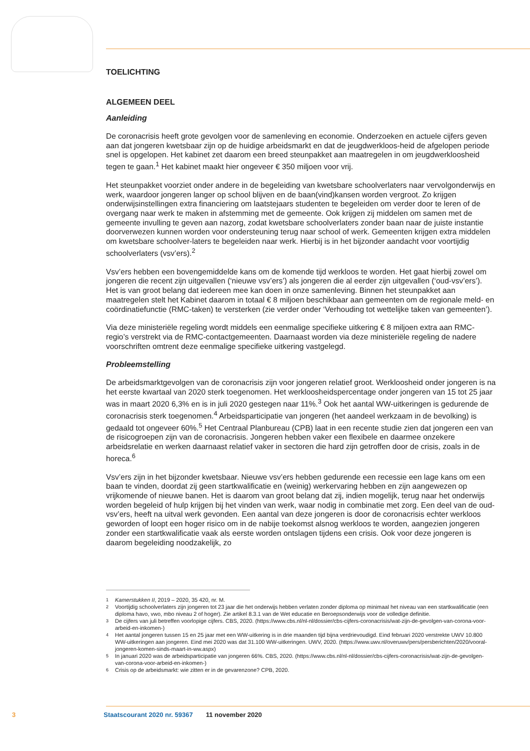TOELICHTING
ALGEMEEN DEEL
Aanleiding
De coronacrisis heeft grote gevolgen voor de samenleving en economie. Onderzoeken en actuele cijfers geven aan dat jongeren kwetsbaar zijn op de huidige arbeidsmarkt en dat de jeugdwerkloos-heid de afgelopen periode snel is opgelopen. Het kabinet zet daarom een breed steunpakket aan maatregelen in om jeugdwerkloosheid tegen te gaan.<sup>1</sup> Het kabinet maakt hier ongeveer € 350 miljoen voor vrij.
Het steunpakket voorziet onder andere in de begeleiding van kwetsbare schoolverlaters naar vervolgonderwijs en werk, waardoor jongeren langer op school blijven en de baan(vind)kansen worden vergroot. Zo krijgen onderwijsinstellingen extra financiering om laatstejaars studenten te begeleiden om verder door te leren of de overgang naar werk te maken in afstemming met de gemeente. Ook krijgen zij middelen om samen met de gemeente invulling te geven aan nazorg, zodat kwetsbare schoolverlaters zonder baan naar de juiste instantie doorverwezen kunnen worden voor ondersteuning terug naar school of werk. Gemeenten krijgen extra middelen om kwetsbare schoolver-laters te begeleiden naar werk. Hierbij is in het bijzonder aandacht voor voortijdig schoolverlaters (vsv’ers).<sup>2</sup>
Vsv’ers hebben een bovengemiddelde kans om de komende tijd werkloos te worden. Het gaat hierbij zowel om jongeren die recent zijn uitgevallen (‘nieuwe vsv’ers’) als jongeren die al eerder zijn uitgevallen (‘oud-vsv’ers’). Het is van groot belang dat iedereen mee kan doen in onze samenleving. Binnen het steunpakket aan maatregelen stelt het Kabinet daarom in totaal € 8 miljoen beschikbaar aan gemeenten om de regionale meld- en coördinatiefunctie (RMC-taken) te versterken (zie verder onder ‘Verhouding tot wettelijke taken van gemeenten’).
Via deze ministeriële regeling wordt middels een eenmalige specifieke uitkering € 8 miljoen extra aan RMC-regio’s verstrekt via de RMC-contactgemeenten. Daarnaast worden via deze ministeriële regeling de nadere voorschriften omtrent deze eenmalige specifieke uitkering vastgelegd.
Probleemstelling
De arbeidsmarktgevolgen van de coronacrisis zijn voor jongeren relatief groot. Werkloosheid onder jongeren is na het eerste kwartaal van 2020 sterk toegenomen. Het werkloosheidspercentage onder jongeren van 15 tot 25 jaar was in maart 2020 6,3% en is in juli 2020 gestegen naar 11%.<sup>3</sup> Ook het aantal WW-uitkeringen is gedurende de coronacrisis sterk toegenomen.<sup>4</sup> Arbeidsparticipatie van jongeren (het aandeel werkzaam in de bevolking) is gedaald tot ongeveer 60%.<sup>5</sup> Het Centraal Planbureau (CPB) laat in een recente studie zien dat jongeren een van de risicogroepen zijn van de coronacrisis. Jongeren hebben vaker een flexibele en daarmee onzekere arbeidsrelatie en werken daarnaast relatief vaker in sectoren die hard zijn getroffen door de crisis, zoals in de horeca.<sup>6</sup>
Vsv’ers zijn in het bijzonder kwetsbaar. Nieuwe vsv’ers hebben gedurende een recessie een lage kans om een baan te vinden, doordat zij geen startkwalificatie en (weinig) werkervaring hebben en zijn aangewezen op vrijkomende of nieuwe banen. Het is daarom van groot belang dat zij, indien mogelijk, terug naar het onderwijs worden begeleid of hulp krijgen bij het vinden van werk, waar nodig in combinatie met zorg. Een deel van de oud-vsv’ers, heeft na uitval werk gevonden. Een aantal van deze jongeren is door de coronacrisis echter werkloos geworden of loopt een hoger risico om in de nabije toekomst alsnog werkloos te worden, aangezien jongeren zonder een startkwalificatie vaak als eerste worden ontslagen tijdens een crisis. Ook voor deze jongeren is daarom begeleiding noodzakelijk, zo
1
Kamerstukken II, 2019 – 2020, 35 420, nr. M.
2 Voortijdig schoolverlaters zijn jongeren tot 23 jaar die het onderwijs hebben verlaten zonder diploma op minimaal het niveau van een startkwalificatie (een diploma havo, vwo, mbo niveau 2 of hoger). Zie artikel 8.3.1 van de Wet educatie en Beroepsonderwijs voor de volledige definitie.
3 De cijfers van juli betreffen voorlopige cijfers. CBS, 2020. (https://www.cbs.nl/nl-nl/dossier/cbs-cijfers-coronacrisis/wat-zijn-de-gevolgen-van-corona-voor-arbeid-en-inkomen-)
4 Het aantal jongeren tussen 15 en 25 jaar met een WW-uitkering is in drie maanden tijd bijna verdrievoudigd. Eind februari 2020 verstrekte UWV 10.800 WW-uitkeringen aan jongeren. Eind mei 2020 was dat 31.100 WW-uitkeringen. UWV, 2020. (https://www.uwv.nl/overuwv/pers/persberichten/2020/vooral-jongeren-komen-sinds-maart-in-ww.aspx)
5 In januari 2020 was de arbeidsparticipatie van jongeren 66%. CBS, 2020. (https://www.cbs.nl/nl-nl/dossier/cbs-cijfers-coronacrisis/wat-zijn-de-gevolgen-van-corona-voor-arbeid-en-inkomen-)
6 Crisis op de arbeidsmarkt: wie zitten er in de gevarenzone? CPB, 2020.
3 Staatscourant 2020 nr. 59367 11 november 2020